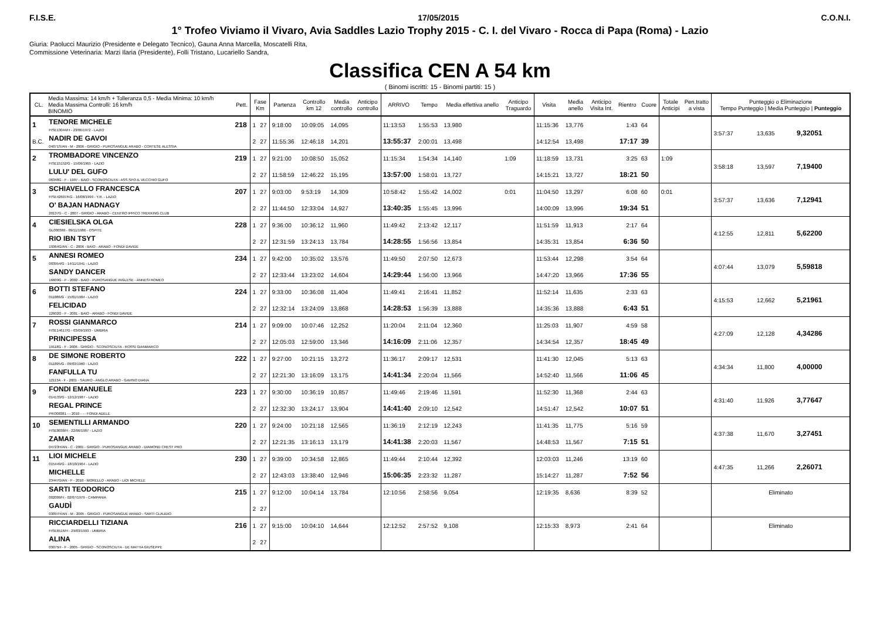F.I.S.E. 17/05/2015 C.O.N.I.
1° Trofeo Viviamo il Vivaro, Avia Saddles Lazio Trophy 2015 - C. I. del Vivaro - Rocca di Papa (Roma) - Lazio
Giuria: Paolucci Maurizio (Presidente e Delegato Tecnico), Gauna Anna Marcella, Moscatelli Rita,
Commissione Veterinaria: Marzi Ilaria (Presidente), Folli Tristano, Lucariello Sandra,
Classifica CEN A 54 km
( Binomi iscritti: 15 - Binomi partiti: 15 )
| CL. | Media Massima: 14 km/h + Tolleranza 0,5 - Media Minima: 10 km/h Media Massima Controlli: 16 km/h BINOMIO | Pett. | Fase Km | | Partenza | Controllo km 12 | Media controllo | Anticipo controllo | ARRIVO | Tempo | Media effettiva anello | Anticipo Traguardo | Visita | Media anello | Anticipo Visita Int. | Rientro | Cuore | Totale Anticipi | Pen.tratto a vista | Punteggio o Eliminazione Tempo Punteggio / Media Punteggio / Punteggio | | |
| --- | --- | --- | --- | --- | --- | --- | --- | --- | --- | --- | --- | --- | --- | --- | --- | --- | --- | --- | --- | --- | --- | --- |
| 1 | TENORE MICHELE FISE13044/H - 23/06/1972 - LAZIO | 218 | 1 | 27 | 9:18:00 | 10:09:05 | 14,095 | | 11:13:53 | 1:55:53 | 13,980 | | 11:15:36 | 13,776 | | 1:43 | 64 | | | 3:57:37 | 13,635 | 9,32051 |
| B.C. | NADIR DE GAVOI 04071S/AN - M - 2006 - GRIGIO - PUROSANGUE ARABO - CORTESE ALESSIA | | 2 | 27 | 11:55:36 | 12:46:18 | 14,201 | | 13:55:37 | 2:00:01 | 13,498 | | 14:12:54 | 13,498 | | 17:17 | 39 | | | | | |
| 2 | TROMBADORE VINCENZO FISE15152/G - 15/06/1965 - LAZIO | 219 | 1 | 27 | 9:21:00 | 10:08:50 | 15,052 | | 11:15:34 | 1:54:34 | 14,140 | 1:09 | 11:18:59 | 13,731 | | 3:25 | 63 | 1:09 | | 3:58:18 | 13,597 | 7,19400 |
| | LULU' DEL GUFO 06348G - F - 1997 - BAIO - SCONOSCIUTA - ASS.SPO.IL VECCHIO GUFO | | 2 | 27 | 11:58:59 | 12:46:22 | 15,195 | | 13:57:00 | 1:58:01 | 13,727 | | 14:15:21 | 13,727 | | 18:21 | 50 | | | | | |
| 3 | SCHIAVELLO FRANCESCA FISE42607/KG - 16/08/1999 - Y.R. - LAZIO | 207 | 1 | 27 | 9:03:00 | 9:53:19 | 14,309 | | 10:58:42 | 1:55:42 | 14,002 | 0:01 | 11:04:50 | 13,297 | | 6:08 | 60 | 0:01 | | 3:57:37 | 13,636 | 7,12941 |
| | O' BAJAN HADNAGY 20137G - C - 2007 - GRIGIO - ARABO - CENTRO IPPICO TREKKING CLUB | | 2 | 27 | 11:44:50 | 12:33:04 | 14,927 | | 13:40:35 | 1:55:45 | 13,996 | | 14:00:09 | 13,996 | | 19:34 | 51 | | | | | |
| 4 | CIESIELSKA OLGA GL000369 - 09/11/1986 - OSPITE | 228 | 1 | 27 | 9:36:00 | 10:36:12 | 11,960 | | 11:49:42 | 2:13:42 | 12,117 | | 11:51:59 | 11,913 | | 2:17 | 64 | | | 4:12:55 | 12,811 | 5,62200 |
| | RIO IBN TSYT 19364G/AN - C - 2006 - BAIO - ARABO - FONDI DAVIDE | | 2 | 27 | 12:31:59 | 13:24:13 | 13,784 | | 14:28:55 | 1:56:56 | 13,854 | | 14:35:31 | 13,854 | | 6:36 | 50 | | | | | |
| 5 | ANNESI ROMEO 003954/G - 14/11/1941 - LAZIO | 234 | 1 | 27 | 9:42:00 | 10:35:02 | 13,576 | | 11:49:50 | 2:07:50 | 12,673 | | 11:53:44 | 12,298 | | 3:54 | 64 | | | 4:07:44 | 13,079 | 5,59818 |
| | SANDY DANCER 16609G - F - 2002 - BAIO - PUROSANGUE INGLESE - ANNESI ROMEO | | 2 | 27 | 12:33:44 | 13:23:02 | 14,604 | | 14:29:44 | 1:56:00 | 13,966 | | 14:47:20 | 13,966 | | 17:36 | 55 | | | | | |
| 6 | BOTTI STEFANO 011886/G - 15/01/1984 - LAZIO | 224 | 1 | 27 | 9:33:00 | 10:36:08 | 11,404 | | 11:49:41 | 2:16:41 | 11,852 | | 11:52:14 | 11,635 | | 2:33 | 63 | | | 4:15:53 | 12,662 | 5,21961 |
| | FELICIDAD 12602G - F - 2001 - BAIO - ARABO - FONDI DAVIDE | | 2 | 27 | 12:32:14 | 13:24:09 | 13,868 | | 14:28:53 | 1:56:39 | 13,888 | | 14:35:36 | 13,888 | | 6:43 | 51 | | | | | |
| 7 | ROSSI GIANMARCO FISE14617/G - 03/09/1993 - UMBRIA | 214 | 1 | 27 | 9:09:00 | 10:07:46 | 12,252 | | 11:20:04 | 2:11:04 | 12,360 | | 11:25:03 | 11,907 | | 4:59 | 58 | | | 4:27:09 | 12,128 | 4,34286 |
| | PRINCIPESSA 19118G - F - 2006 - GRIGIO - SCONOSCIUTA - ROSSI GIANMARCO | | 2 | 27 | 12:05:03 | 12:59:00 | 13,346 | | 14:16:09 | 2:11:06 | 12,357 | | 14:34:54 | 12,357 | | 18:45 | 49 | | | | | |
| 8 | DE SIMONE ROBERTO 011895/G - 09/03/1960 - LAZIO | 222 | 1 | 27 | 9:27:00 | 10:21:15 | 13,272 | | 11:36:17 | 2:09:17 | 12,531 | | 11:41:30 | 12,045 | | 5:13 | 63 | | | 4:34:34 | 11,800 | 4,00000 |
| | FANFULLA TU 12113A - F - 2001 - SAURO - ANGLO ARABO - GAVINO DIANA | | 2 | 27 | 12:21:30 | 13:16:09 | 13,175 | | 14:41:34 | 2:20:04 | 11,566 | | 14:52:40 | 11,566 | | 11:06 | 45 | | | | | |
| 9 | FONDI EMANUELE 014133/G - 12/12/1987 - LAZIO | 223 | 1 | 27 | 9:30:00 | 10:36:19 | 10,857 | | 11:49:46 | 2:19:46 | 11,591 | | 11:52:30 | 11,368 | | 2:44 | 63 | | | 4:31:40 | 11,926 | 3,77647 |
| | REGAL PRINCE PRO08381 - - 2010 - - - FONDI ADELE | | 2 | 27 | 12:32:30 | 13:24:17 | 13,904 | | 14:41:40 | 2:09:10 | 12,542 | | 14:51:47 | 12,542 | | 10:07 | 51 | | | | | |
| 10 | SEMENTILLI ARMANDO FISE8038/H - 22/06/1987 - LAZIO | 220 | 1 | 27 | 9:24:00 | 10:21:18 | 12,565 | | 11:36:19 | 2:12:19 | 12,243 | | 11:41:35 | 11,775 | | 5:16 | 59 | | | 4:37:38 | 11,670 | 3,27451 |
| | ZAMAR 04723H/AN - C - 2001 - GRIGIO - PUROSANGUE ARABO - DIAMOND CREST PRO | | 2 | 27 | 12:21:35 | 13:16:13 | 13,179 | | 14:41:38 | 2:20:03 | 11,567 | | 14:48:53 | 11,567 | | 7:15 | 51 | | | | | |
| 11 | LIOI MICHELE 015449/G - 18/10/1964 - LAZIO | 230 | 1 | 27 | 9:39:00 | 10:34:58 | 12,865 | | 11:49:44 | 2:10:44 | 12,392 | | 12:03:03 | 11,246 | | 13:19 | 60 | | | 4:47:35 | 11,266 | 2,26071 |
| | MICHELLE 23447G/AN - F - 2010 - MORELLO - ARABO - LIOI MICHELE | | 2 | 27 | 12:43:03 | 13:38:40 | 12,946 | | 15:06:35 | 2:23:32 | 11,287 | | 15:14:27 | 11,287 | | 7:52 | 56 | | | | | |
| | SARTI TEODORICO 002009/H - 02/07/1979 - CAMPANIA | 215 | 1 | 27 | 9:12:00 | 10:04:14 | 13,784 | | 12:10:56 | 2:58:56 | 9,054 | | 12:19:35 | 8,636 | | 8:39 | 52 | | | Eliminato | | |
| | GAUDÌ 03097H/AN - M - 2005 - GRIGIO - PUROSANGUE ARABO - SARTI CLAUDIO | | 2 | 27 | | | | | | | | | | | | | | | | | | |
| | RICCIARDELLI TIZIANA FISE6516/H - 29/03/1993 - UMBRIA | 216 | 1 | 27 | 9:15:00 | 10:04:10 | 14,644 | | 12:12:52 | 2:57:52 | 9,108 | | 12:15:33 | 8,973 | | 2:41 | 64 | | | Eliminato | | |
| | ALINA 03075H - F - 2005 - GRIGIO - SCONOSCIUTA - DE MATTIA GIUSEPPE | | 2 | 27 | | | | | | | | | | | | | | | | | | |